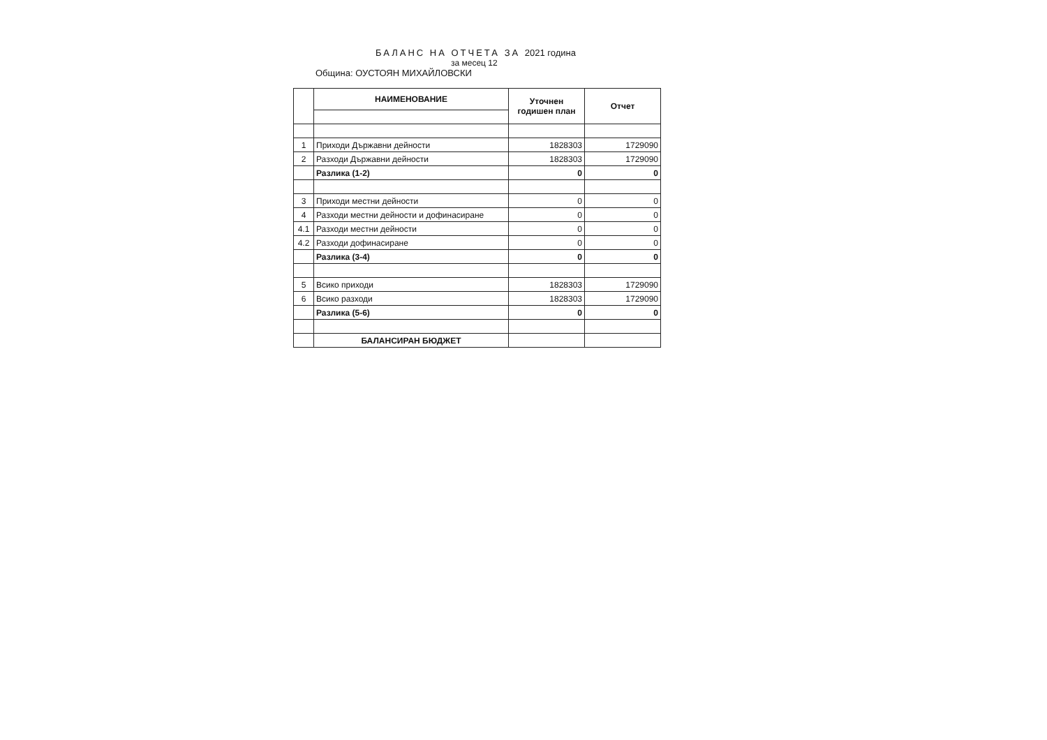БАЛАНС НА ОТЧЕТА ЗА 2021 година
за месец 12
Община: ОУСТОЯН МИХАЙЛОВСКИ
| | НАИМЕНОВАНИЕ | Уточнен годишен план | Отчет |
| --- | --- | --- | --- |
| 1 | Приходи Държавни дейности | 1828303 | 1729090 |
| 2 | Разходи Държавни дейности | 1828303 | 1729090 |
| | Разлика (1-2) | 0 | 0 |
| 3 | Приходи местни дейности | 0 | 0 |
| 4 | Разходи местни дейности и дофинасиране | 0 | 0 |
| 4.1 | Разходи местни дейности | 0 | 0 |
| 4.2 | Разходи дофинасиране | 0 | 0 |
| | Разлика (3-4) | 0 | 0 |
| 5 | Всико приходи | 1828303 | 1729090 |
| 6 | Всико разходи | 1828303 | 1729090 |
| | Разлика (5-6) | 0 | 0 |
| | БАЛАНСИРАН БЮДЖЕТ | | |